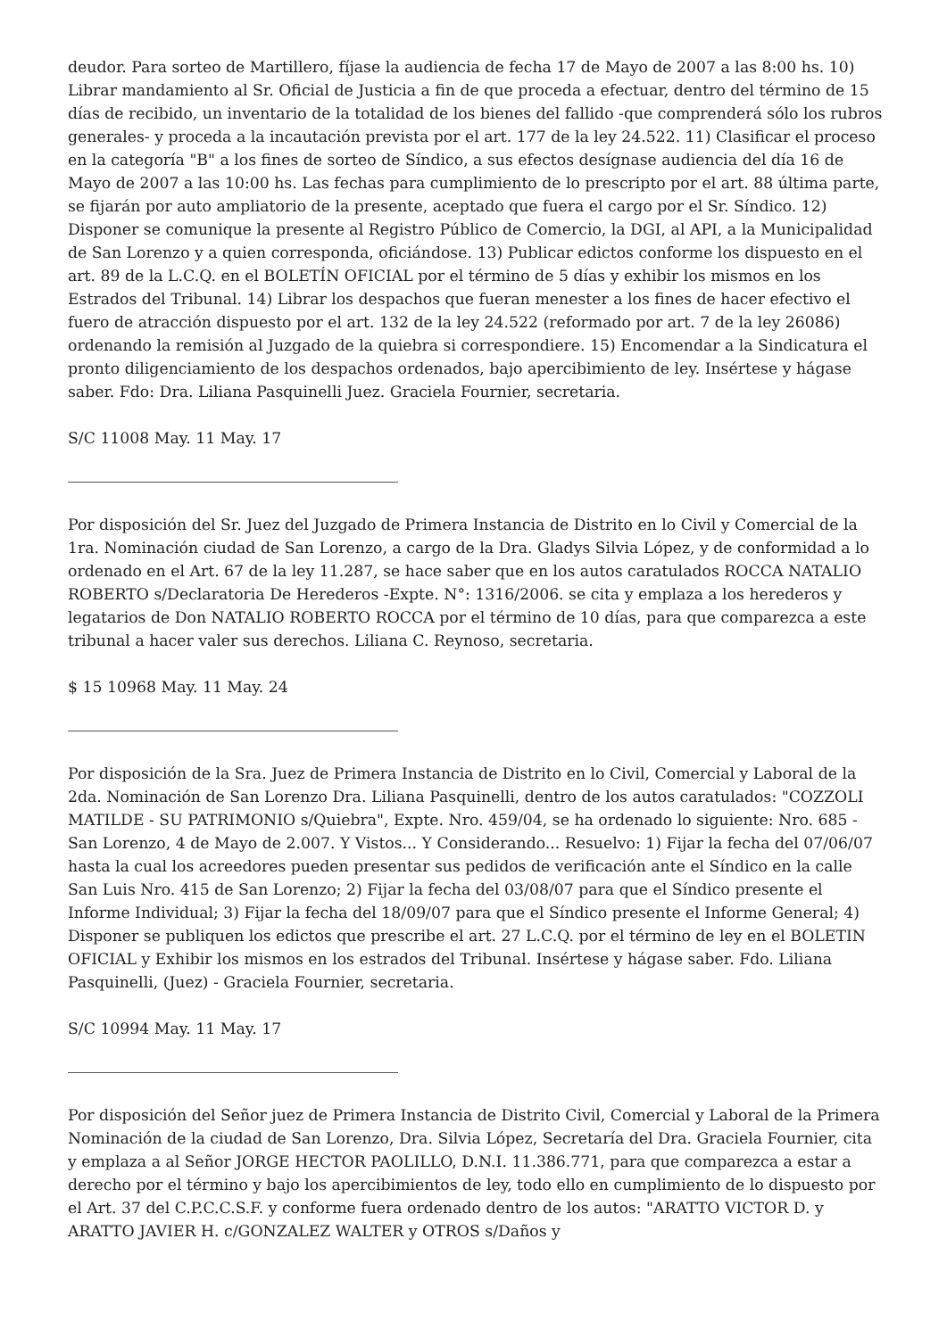deudor. Para sorteo de Martillero, fíjase la audiencia de fecha 17 de Mayo de 2007 a las 8:00 hs. 10) Librar mandamiento al Sr. Oficial de Justicia a fin de que proceda a efectuar, dentro del término de 15 días de recibido, un inventario de la totalidad de los bienes del fallido -que comprenderá sólo los rubros generales- y proceda a la incautación prevista por el art. 177 de la ley 24.522. 11) Clasificar el proceso en la categoría "B" a los fines de sorteo de Síndico, a sus efectos desígnase audiencia del día 16 de Mayo de 2007 a las 10:00 hs. Las fechas para cumplimiento de lo prescripto por el art. 88 última parte, se fijarán por auto ampliatorio de la presente, aceptado que fuera el cargo por el Sr. Síndico. 12) Disponer se comunique la presente al Registro Público de Comercio, la DGI, al API, a la Municipalidad de San Lorenzo y a quien corresponda, oficiándose. 13) Publicar edictos conforme los dispuesto en el art. 89 de la L.C.Q. en el BOLETÍN OFICIAL por el término de 5 días y exhibir los mismos en los Estrados del Tribunal. 14) Librar los despachos que fueran menester a los fines de hacer efectivo el fuero de atracción dispuesto por el art. 132 de la ley 24.522 (reformado por art. 7 de la ley 26086) ordenando la remisión al Juzgado de la quiebra si correspondiere. 15) Encomendar a la Sindicatura el pronto diligenciamiento de los despachos ordenados, bajo apercibimiento de ley. Insértese y hágase saber. Fdo: Dra. Liliana Pasquinelli Juez. Graciela Fournier, secretaria.
S/C 11008 May. 11 May. 17
Por disposición del Sr. Juez del Juzgado de Primera Instancia de Distrito en lo Civil y Comercial de la 1ra. Nominación ciudad de San Lorenzo, a cargo de la Dra. Gladys Silvia López, y de conformidad a lo ordenado en el Art. 67 de la ley 11.287, se hace saber que en los autos caratulados ROCCA NATALIO ROBERTO s/Declaratoria De Herederos -Expte. N°: 1316/2006. se cita y emplaza a los herederos y legatarios de Don NATALIO ROBERTO ROCCA por el término de 10 días, para que comparezca a este tribunal a hacer valer sus derechos. Liliana C. Reynoso, secretaria.
$ 15 10968 May. 11 May. 24
Por disposición de la Sra. Juez de Primera Instancia de Distrito en lo Civil, Comercial y Laboral de la 2da. Nominación de San Lorenzo Dra. Liliana Pasquinelli, dentro de los autos caratulados: "COZZOLI MATILDE - SU PATRIMONIO s/Quiebra", Expte. Nro. 459/04, se ha ordenado lo siguiente: Nro. 685 - San Lorenzo, 4 de Mayo de 2.007. Y Vistos... Y Considerando... Resuelvo: 1) Fijar la fecha del 07/06/07 hasta la cual los acreedores pueden presentar sus pedidos de verificación ante el Síndico en la calle San Luis Nro. 415 de San Lorenzo; 2) Fijar la fecha del 03/08/07 para que el Síndico presente el Informe Individual; 3) Fijar la fecha del 18/09/07 para que el Síndico presente el Informe General; 4) Disponer se publiquen los edictos que prescribe el art. 27 L.C.Q. por el término de ley en el BOLETIN OFICIAL y Exhibir los mismos en los estrados del Tribunal. Insértese y hágase saber. Fdo. Liliana Pasquinelli, (Juez) - Graciela Fournier, secretaria.
S/C 10994 May. 11 May. 17
Por disposición del Señor juez de Primera Instancia de Distrito Civil, Comercial y Laboral de la Primera Nominación de la ciudad de San Lorenzo, Dra. Silvia López, Secretaría del Dra. Graciela Fournier, cita y emplaza a al Señor JORGE HECTOR PAOLILLO, D.N.I. 11.386.771, para que comparezca a estar a derecho por el término y bajo los apercibimientos de ley, todo ello en cumplimiento de lo dispuesto por el Art. 37 del C.P.C.C.S.F. y conforme fuera ordenado dentro de los autos: "ARATTO VICTOR D. y ARATTO JAVIER H. c/GONZALEZ WALTER y OTROS s/Daños y